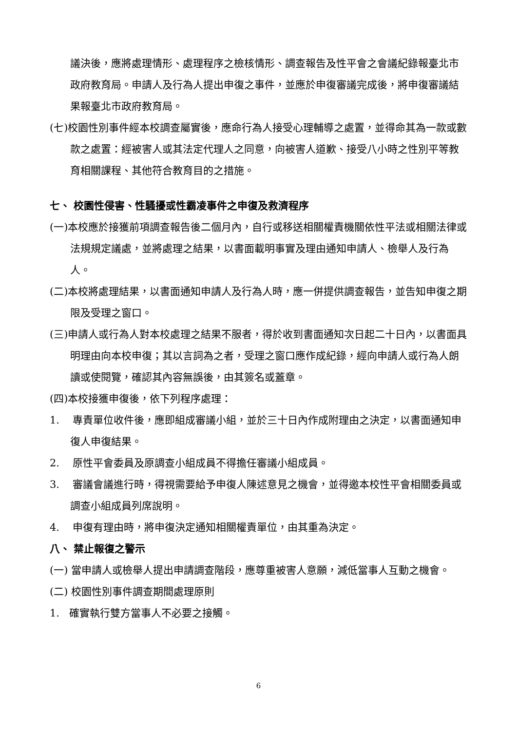議決後，應將處理情形、處理程序之檢核情形、調查報告及性平會之會議紀錄報臺北市政府教育局。申請人及行為人提出申復之事件，並應於申復審議完成後，將申復審議結果報臺北市政府教育局。
(七)校園性別事件經本校調查屬實後，應命行為人接受心理輔導之處置，並得命其為一款或數款之處置：經被害人或其法定代理人之同意，向被害人道歉、接受八小時之性別平等教育相關課程、其他符合教育目的之措施。
七、 校園性侵害、性騷擾或性霸凌事件之申復及救濟程序
(一)本校應於接獲前項調查報告後二個月內，自行或移送相關權責機關依性平法或相關法律或法規規定議處，並將處理之結果，以書面載明事實及理由通知申請人、檢舉人及行為人。
(二)本校將處理結果，以書面通知申請人及行為人時，應一併提供調查報告，並告知申復之期限及受理之窗口。
(三)申請人或行為人對本校處理之結果不服者，得於收到書面通知次日起二十日內，以書面具明理由向本校申復；其以言詞為之者，受理之窗口應作成紀錄，經向申請人或行為人朗讀或使閱覽，確認其內容無誤後，由其簽名或蓋章。
(四)本校接獲申復後，依下列程序處理：
1. 專責單位收件後，應即組成審議小組，並於三十日內作成附理由之決定，以書面通知申復人申復結果。
2. 原性平會委員及原調查小組成員不得擔任審議小組成員。
3. 審議會議進行時，得視需要給予申復人陳述意見之機會，並得邀本校性平會相關委員或調查小組成員列席說明。
4. 申復有理由時，將申復決定通知相關權責單位，由其重為決定。
八、 禁止報復之警示
(一) 當申請人或檢舉人提出申請調查階段，應尊重被害人意願，減低當事人互動之機會。
(二) 校園性別事件調查期間處理原則
1. 確實執行雙方當事人不必要之接觸。
6